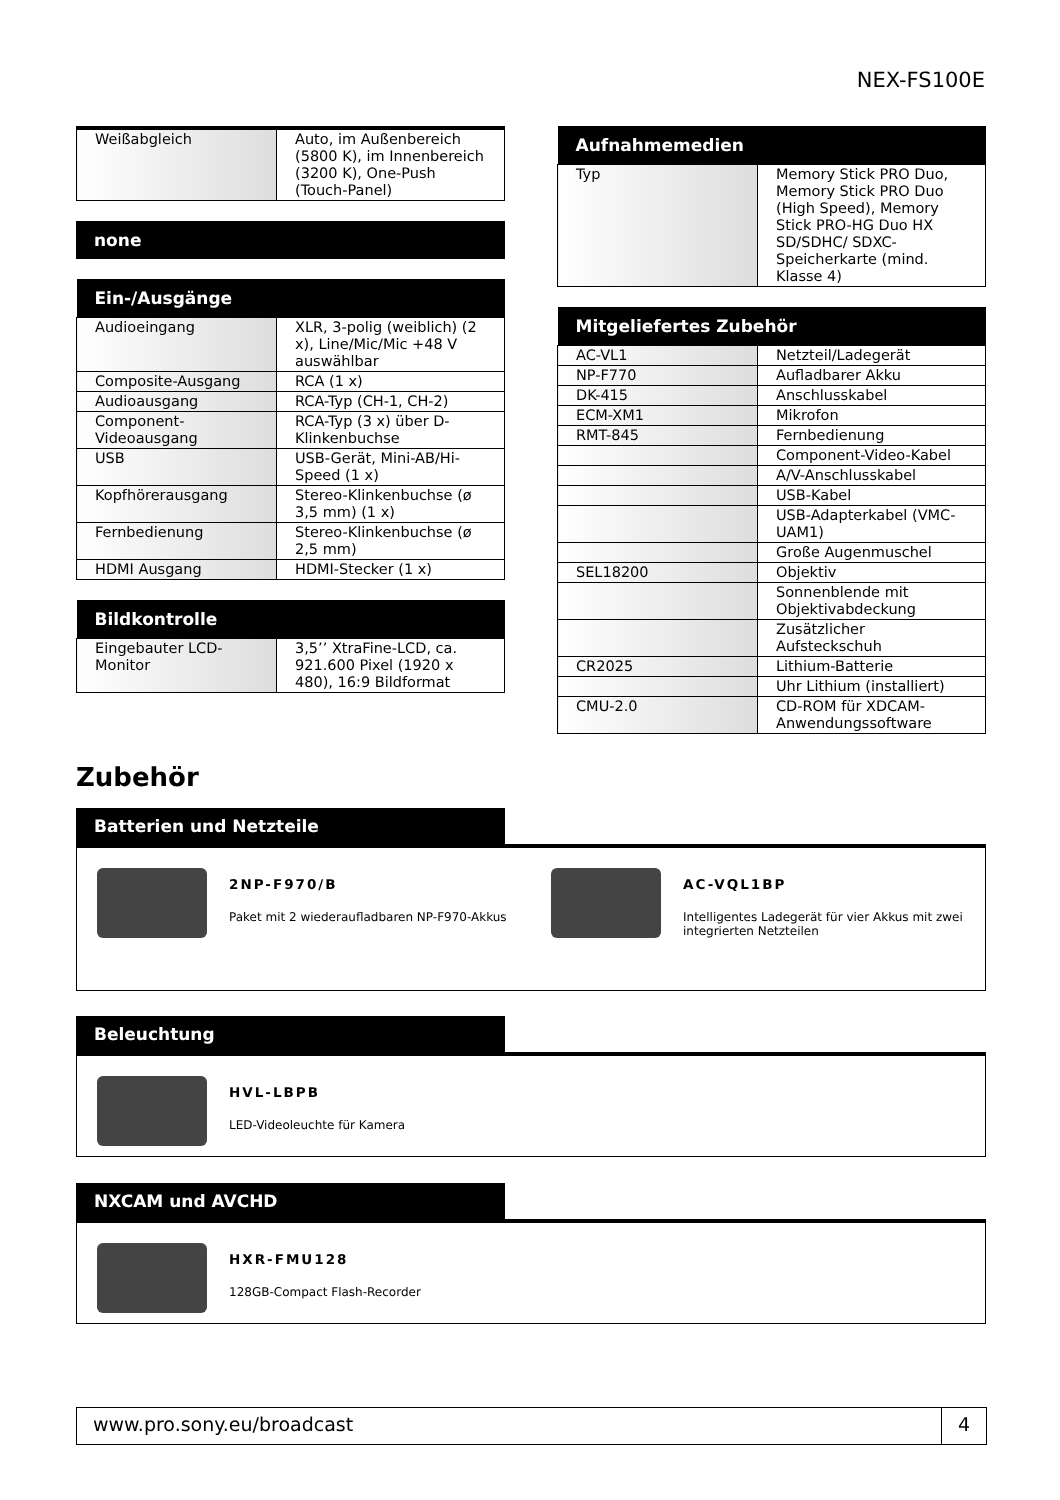NEX-FS100E
| Weißabgleich | Auto, im Außenbereich (5800 K), im Innenbereich (3200 K), One-Push (Touch-Panel) |
| none |
| --- |
| Ein-/Ausgänge | |
| --- | --- |
| Audioeingang | XLR, 3-polig (weiblich) (2 x), Line/Mic/Mic +48 V auswählbar |
| Composite-Ausgang | RCA (1 x) |
| Audioausgang | RCA-Typ (CH-1, CH-2) |
| Component-Videoausgang | RCA-Typ (3 x) über D-Klinkenbuchse |
| USB | USB-Gerät, Mini-AB/Hi-Speed (1 x) |
| Kopfhörerausgang | Stereo-Klinkenbuchse (ø 3,5 mm) (1 x) |
| Fernbedienung | Stereo-Klinkenbuchse (ø 2,5 mm) |
| HDMI Ausgang | HDMI-Stecker (1 x) |
| Bildkontrolle | |
| --- | --- |
| Eingebauter LCD-Monitor | 3,5’’ XtraFine-LCD, ca. 921.600 Pixel (1920 x 480), 16:9 Bildformat |
| Aufnahmemedien | |
| --- | --- |
| Typ | Memory Stick PRO Duo, Memory Stick PRO Duo (High Speed), Memory Stick PRO-HG Duo HX SD/SDHC/ SDXC-Speicherkarte (mind. Klasse 4) |
| Mitgeliefertes Zubehör | |
| --- | --- |
| AC-VL1 | Netzteil/Ladegerät |
| NP-F770 | Aufladbarer Akku |
| DK-415 | Anschlusskabel |
| ECM-XM1 | Mikrofon |
| RMT-845 | Fernbedienung |
| | Component-Video-Kabel |
| | A/V-Anschlusskabel |
| | USB-Kabel |
| | USB-Adapterkabel (VMC-UAM1) |
| | Große Augenmuschel |
| SEL18200 | Objektiv |
| | Sonnenblende mit Objektivabdeckung |
| | Zusätzlicher Aufsteckschuh |
| CR2025 | Lithium-Batterie |
| | Uhr Lithium (installiert) |
| CMU-2.0 | CD-ROM für XDCAM-Anwendungssoftware |
Zubehör
Batterien und Netzteile
2NP-F970/B
Paket mit 2 wiederaufladbaren NP-F970-Akkus
AC-VQL1BP
Intelligentes Ladegerät für vier Akkus mit zwei integrierten Netzteilen
Beleuchtung
HVL-LBPB
LED-Videoleuchte für Kamera
NXCAM und AVCHD
HXR-FMU128
128GB-Compact Flash-Recorder
www.pro.sony.eu/broadcast 4